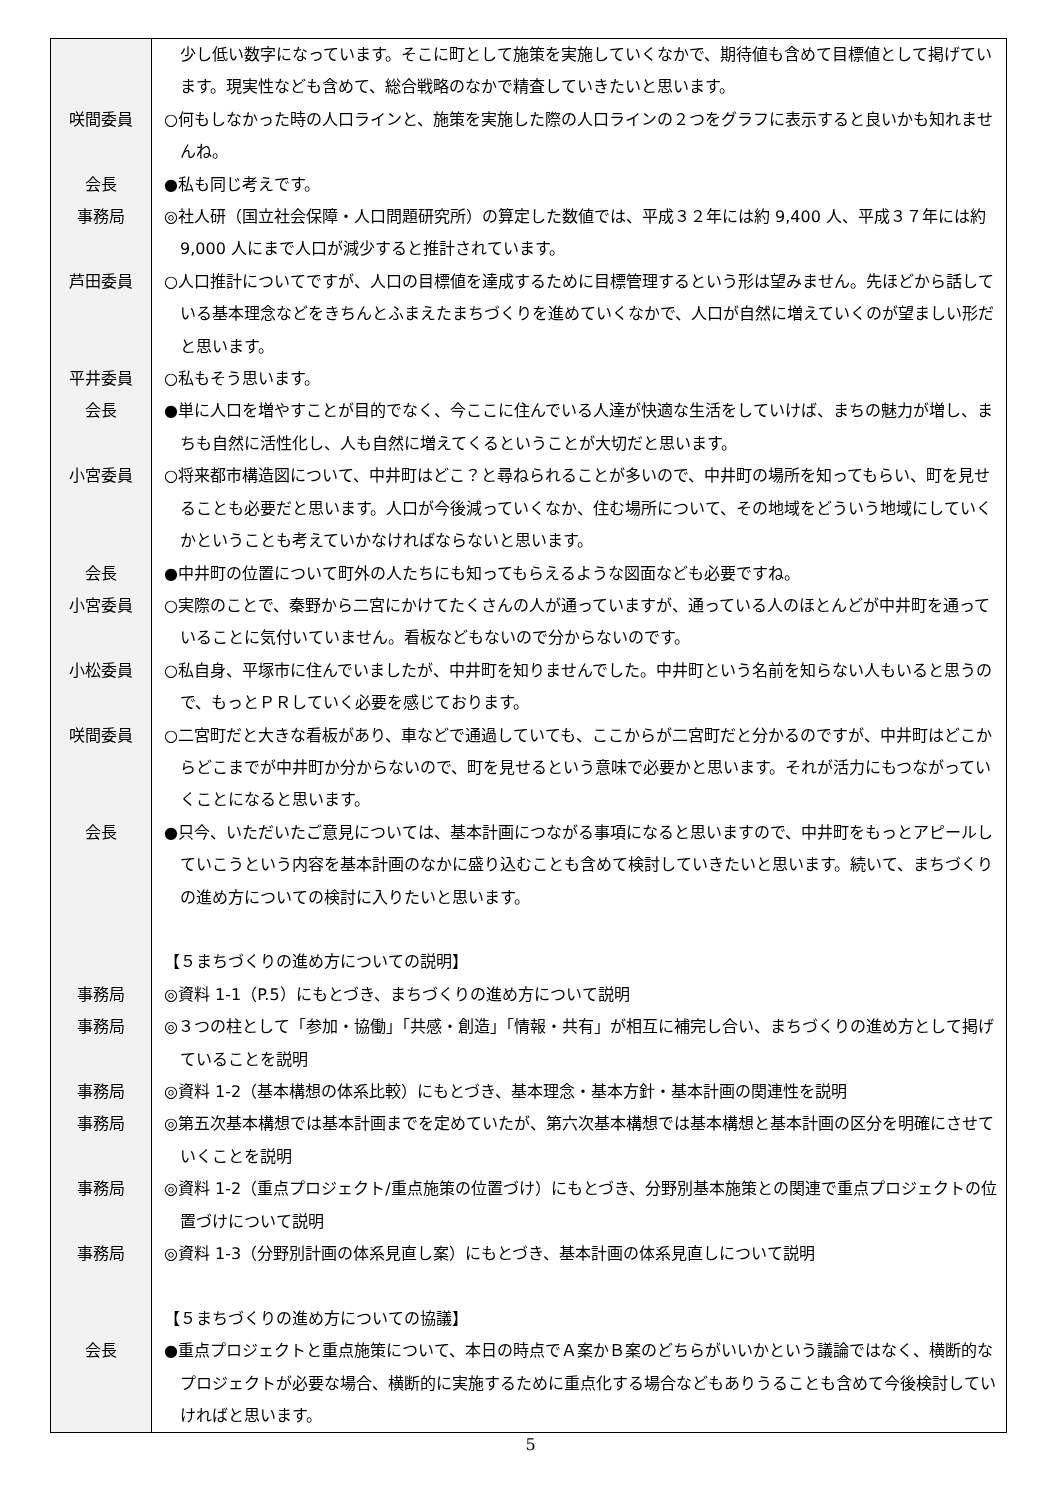| | 少し低い数字になっています。そこに町として施策を実施していくなかで、期待値も含めて目標値として掲げています。現実性なども含めて、総合戦略のなかで精査していきたいと思います。 |
| 咲間委員 | ○何もしなかった時の人口ラインと、施策を実施した際の人口ラインの２つをグラフに表示すると良いかも知れませんね。 |
| 会長 | ●私も同じ考えです。 |
| 事務局 | ◎社人研（国立社会保障・人口問題研究所）の算定した数値では、平成３２年には約 9,400 人、平成３７年には約 9,000 人にまで人口が減少すると推計されています。 |
| 芦田委員 | ○人口推計についてですが、人口の目標値を達成するために目標管理するという形は望みません。先ほどから話している基本理念などをきちんとふまえたまちづくりを進めていくなかで、人口が自然に増えていくのが望ましい形だと思います。 |
| 平井委員 | ○私もそう思います。 |
| 会長 | ●単に人口を増やすことが目的でなく、今ここに住んでいる人達が快適な生活をしていけば、まちの魅力が増し、まちも自然に活性化し、人も自然に増えてくるということが大切だと思います。 |
| 小宮委員 | ○将来都市構造図について、中井町はどこ？と尋ねられることが多いので、中井町の場所を知ってもらい、町を見せることも必要だと思います。人口が今後減っていくなか、住む場所について、その地域をどういう地域にしていくかということも考えていかなければならないと思います。 |
| 会長 | ●中井町の位置について町外の人たちにも知ってもらえるような図面なども必要ですね。 |
| 小宮委員 | ○実際のことで、秦野から二宮にかけてたくさんの人が通っていますが、通っている人のほとんどが中井町を通っていることに気付いていません。看板などもないので分からないのです。 |
| 小松委員 | ○私自身、平塚市に住んでいましたが、中井町を知りませんでした。中井町という名前を知らない人もいると思うので、もっとＰＲしていく必要を感じております。 |
| 咲間委員 | ○二宮町だと大きな看板があり、車などで通過していても、ここからが二宮町だと分かるのですが、中井町はどこからどこまでが中井町か分からないので、町を見せるという意味で必要かと思います。それが活力にもつながっていくことになると思います。 |
| 会長 | ●只今、いただいたご意見については、基本計画につながる事項になると思いますので、中井町をもっとアピールしていこうという内容を基本計画のなかに盛り込むことも含めて検討していきたいと思います。続いて、まちづくりの進め方についての検討に入りたいと思います。 |
| | 【５まちづくりの進め方についての説明】 |
| 事務局 | ◎資料 1-1（P.5）にもとづき、まちづくりの進め方について説明 |
| 事務局 | ◎３つの柱として「参加・協働」「共感・創造」「情報・共有」が相互に補完し合い、まちづくりの進め方として掲げていることを説明 |
| 事務局 | ◎資料 1-2（基本構想の体系比較）にもとづき、基本理念・基本方針・基本計画の関連性を説明 |
| 事務局 | ◎第五次基本構想では基本計画までを定めていたが、第六次基本構想では基本構想と基本計画の区分を明確にさせていくことを説明 |
| 事務局 | ◎資料 1-2（重点プロジェクト/重点施策の位置づけ）にもとづき、分野別基本施策との関連で重点プロジェクトの位置づけについて説明 |
| 事務局 | ◎資料 1-3（分野別計画の体系見直し案）にもとづき、基本計画の体系見直しについて説明 |
| | 【５まちづくりの進め方についての協議】 |
| 会長 | ●重点プロジェクトと重点施策について、本日の時点でＡ案かＢ案のどちらがいいかという議論ではなく、横断的なプロジェクトが必要な場合、横断的に実施するために重点化する場合などもありうることも含めて今後検討していければと思います。 |
5